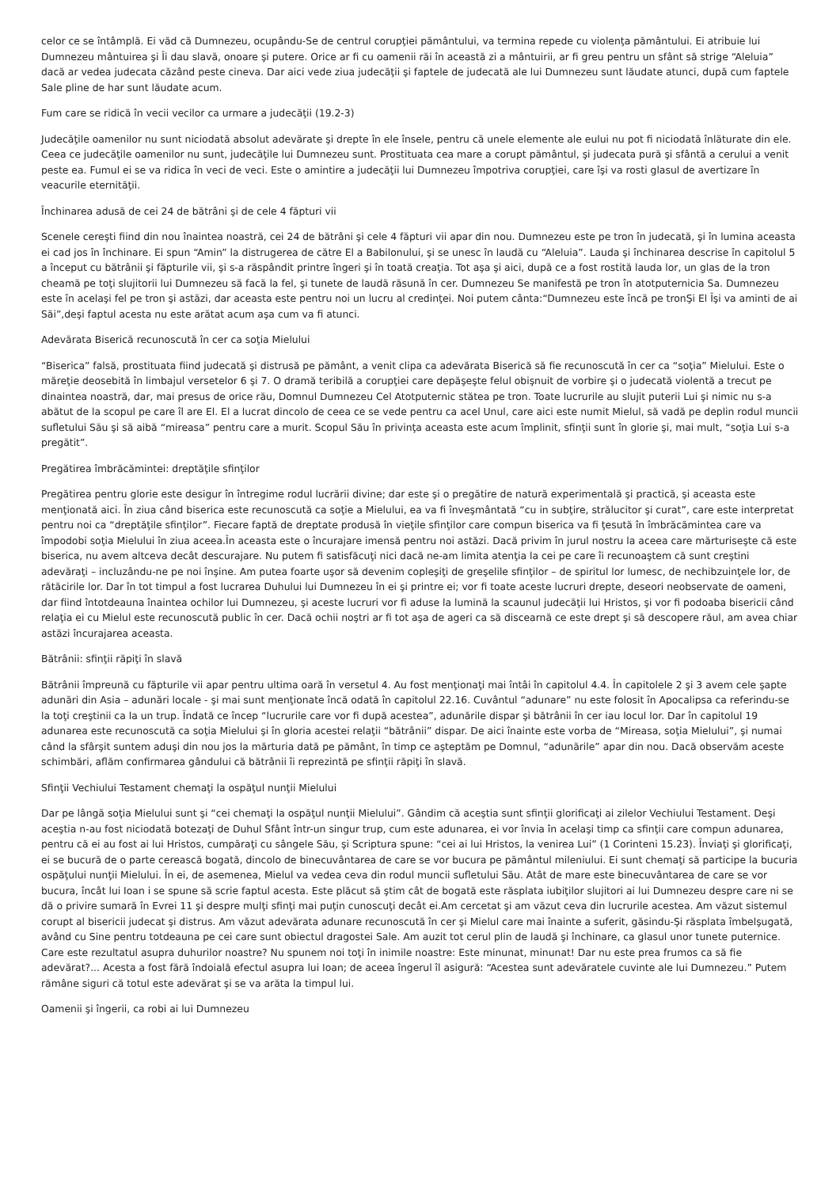celor ce se întâmplă. Ei văd că Dumnezeu, ocupându-Se de centrul corupţiei pământului, va termina repede cu violenţa pământului. Ei atribuie lui Dumnezeu mântuirea şi Îi dau slavă, onoare şi putere. Orice ar fi cu oamenii răi în această zi a mântuirii, ar fi greu pentru un sfânt să strige “Aleluia” dacă ar vedea judecata căzând peste cineva. Dar aici vede ziua judecăţii şi faptele de judecată ale lui Dumnezeu sunt lăudate atunci, după cum faptele Sale pline de har sunt lăudate acum.
Fum care se ridică în vecii vecilor ca urmare a judecăţii (19.2-3)
Judecăţile oamenilor nu sunt niciodată absolut adevărate şi drepte în ele însele, pentru că unele elemente ale eului nu pot fi niciodată înlăturate din ele. Ceea ce judecăţile oamenilor nu sunt, judecăţile lui Dumnezeu sunt. Prostituata cea mare a corupt pământul, şi judecata pură şi sfântă a cerului a venit peste ea. Fumul ei se va ridica în veci de veci. Este o amintire a judecăţii lui Dumnezeu împotriva corupţiei, care îşi va rosti glasul de avertizare în veacurile eternităţii.
Închinarea adusă de cei 24 de bătrâni şi de cele 4 făpturi vii
Scenele cereşti fiind din nou înaintea noastră, cei 24 de bătrâni şi cele 4 făpturi vii apar din nou. Dumnezeu este pe tron în judecată, şi în lumina aceasta ei cad jos în închinare. Ei spun “Amin” la distrugerea de către El a Babilonului, şi se unesc în laudă cu “Aleluia”. Lauda şi închinarea descrise în capitolul 5 a început cu bătrânii şi făpturile vii, şi s-a răspândit printre îngeri şi în toată creaţia. Tot aşa şi aici, după ce a fost rostită lauda lor, un glas de la tron cheamă pe toţi slujitorii lui Dumnezeu să facă la fel, şi tunete de laudă răsună în cer. Dumnezeu Se manifestă pe tron în atotputernicia Sa. Dumnezeu este în acelaşi fel pe tron şi astăzi, dar aceasta este pentru noi un lucru al credinţei. Noi putem cânta:“Dumnezeu este încă pe tronŞi El Îşi va aminti de ai Săi”,deşi faptul acesta nu este arătat acum aşa cum va fi atunci.
Adevărata Biserică recunoscută în cer ca soţia Mielului
“Biserica” falsă, prostituata fiind judecată şi distrusă pe pământ, a venit clipa ca adevărata Biserică să fie recunoscută în cer ca “soţia” Mielului. Este o măreţie deosebită în limbajul versetelor 6 şi 7. O dramă teribilă a corupţiei care depăşeşte felul obişnuit de vorbire şi o judecată violentă a trecut pe dinaintea noastră, dar, mai presus de orice rău, Domnul Dumnezeu Cel Atotputernic stătea pe tron. Toate lucrurile au slujit puterii Lui şi nimic nu s-a abătut de la scopul pe care îl are El. El a lucrat dincolo de ceea ce se vede pentru ca acel Unul, care aici este numit Mielul, să vadă pe deplin rodul muncii sufletului Său şi să aibă “mireasa” pentru care a murit. Scopul Său în privinţa aceasta este acum împlinit, sfinţii sunt în glorie şi, mai mult, “soţia Lui s-a pregătit”.
Pregătirea îmbrăcămintei: dreptăţile sfinţilor
Pregătirea pentru glorie este desigur în întregime rodul lucrării divine; dar este şi o pregătire de natură experimentală şi practică, şi aceasta este menţionată aici. În ziua când biserica este recunoscută ca soţie a Mielului, ea va fi înveşmântată “cu in subţire, strălucitor şi curat”, care este interpretat pentru noi ca “dreptăţile sfinţilor”. Fiecare faptă de dreptate produsă în vieţile sfinţilor care compun biserica va fi ţesută în îmbrăcămintea care va împodobi soţia Mielului în ziua aceea.În aceasta este o încurajare imensă pentru noi astăzi. Dacă privim în jurul nostru la aceea care mărturiseşte că este biserica, nu avem altceva decât descurajare. Nu putem fi satisfăcuţi nici dacă ne-am limita atenţia la cei pe care îi recunoaştem că sunt creştini adevăraţi – incluzându-ne pe noi înşine. Am putea foarte uşor să devenim copleşiţi de greşelile sfinţilor – de spiritul lor lumesc, de nechibzuinţele lor, de rătăcirile lor. Dar în tot timpul a fost lucrarea Duhului lui Dumnezeu în ei şi printre ei; vor fi toate aceste lucruri drepte, deseori neobservate de oameni, dar fiind întotdeauna înaintea ochilor lui Dumnezeu, şi aceste lucruri vor fi aduse la lumină la scaunul judecăţii lui Hristos, şi vor fi podoaba bisericii când relaţia ei cu Mielul este recunoscută public în cer. Dacă ochii noştri ar fi tot aşa de ageri ca să discearnă ce este drept şi să descopere răul, am avea chiar astăzi încurajarea aceasta.
Bătrânii: sfinţii răpiţi în slavă
Bătrânii împreună cu făpturile vii apar pentru ultima oară în versetul 4. Au fost menţionaţi mai întâi în capitolul 4.4. În capitolele 2 şi 3 avem cele şapte adunări din Asia – adunări locale - şi mai sunt menţionate încă odată în capitolul 22.16. Cuvântul “adunare” nu este folosit în Apocalipsa ca referindu-se la toţi creştinii ca la un trup. Îndată ce încep “lucrurile care vor fi după acestea”, adunările dispar şi bătrânii în cer iau locul lor. Dar în capitolul 19 adunarea este recunoscută ca soţia Mielului şi în gloria acestei relaţii “bătrânii” dispar. De aici înainte este vorba de “Mireasa, soţia Mielului”, şi numai când la sfârşit suntem aduşi din nou jos la mărturia dată pe pământ, în timp ce aşteptăm pe Domnul, “adunările” apar din nou. Dacă observăm aceste schimbări, aflăm confirmarea gândului că bătrânii îi reprezintă pe sfinţii răpiţi în slavă.
Sfinţii Vechiului Testament chemaţi la ospăţul nunţii Mielului
Dar pe lângă soţia Mielului sunt şi “cei chemaţi la ospăţul nunţii Mielului”. Gândim că aceştia sunt sfinţii glorificaţi ai zilelor Vechiului Testament. Deşi aceştia n-au fost niciodată botezaţi de Duhul Sfânt într-un singur trup, cum este adunarea, ei vor învia în acelaşi timp ca sfinţii care compun adunarea, pentru că ei au fost ai lui Hristos, cumpăraţi cu sângele Său, şi Scriptura spune: “cei ai lui Hristos, la venirea Lui” (1 Corinteni 15.23). Înviaţi şi glorificaţi, ei se bucură de o parte cerească bogată, dincolo de binecuvântarea de care se vor bucura pe pământul mileniului. Ei sunt chemaţi să participe la bucuria ospăţului nunţii Mielului. În ei, de asemenea, Mielul va vedea ceva din rodul muncii sufletului Său. Atât de mare este binecuvântarea de care se vor bucura, încât lui Ioan i se spune să scrie faptul acesta. Este plăcut să ştim cât de bogată este răsplata iubiţilor slujitori ai lui Dumnezeu despre care ni se dă o privire sumară în Evrei 11 şi despre mulţi sfinţi mai puţin cunoscuţi decât ei.Am cercetat şi am văzut ceva din lucrurile acestea. Am văzut sistemul corupt al bisericii judecat şi distrus. Am văzut adevărata adunare recunoscută în cer şi Mielul care mai înainte a suferit, găsindu-Şi răsplata îmbelşugată, având cu Sine pentru totdeauna pe cei care sunt obiectul dragostei Sale. Am auzit tot cerul plin de laudă şi închinare, ca glasul unor tunete puternice. Care este rezultatul asupra duhurilor noastre? Nu spunem noi toţi în inimile noastre: Este minunat, minunat! Dar nu este prea frumos ca să fie adevărat?... Acesta a fost fără îndoială efectul asupra lui Ioan; de aceea îngerul îl asigură: “Acestea sunt adevăratele cuvinte ale lui Dumnezeu.” Putem rămâne siguri că totul este adevărat şi se va arăta la timpul lui.
Oamenii şi îngerii, ca robi ai lui Dumnezeu